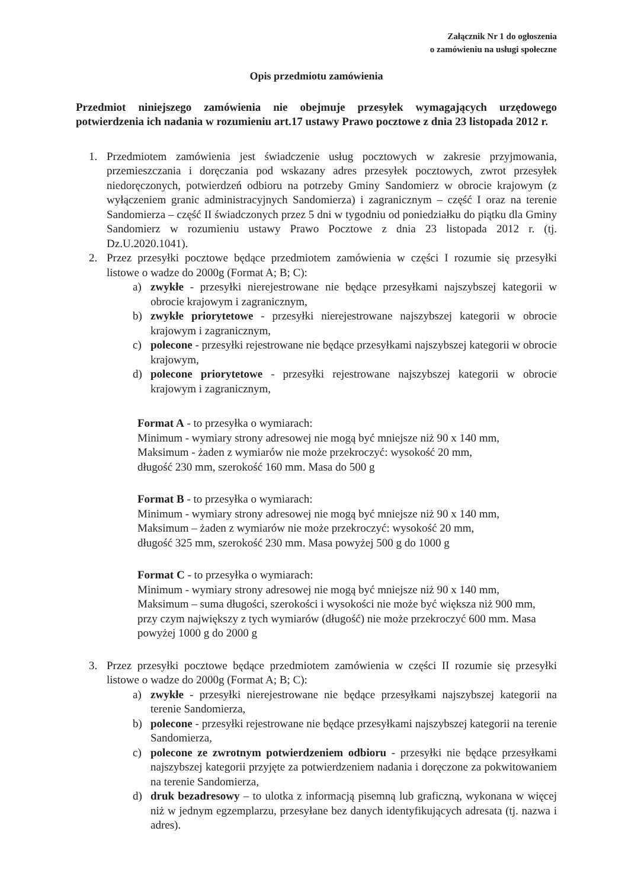Załącznik Nr 1 do ogłoszenia
o zamówieniu na usługi społeczne
Opis przedmiotu zamówienia
Przedmiot niniejszego zamówienia nie obejmuje przesyłek wymagających urzędowego potwierdzenia ich nadania w rozumieniu art.17 ustawy Prawo pocztowe z dnia 23 listopada 2012 r.
1. Przedmiotem zamówienia jest świadczenie usług pocztowych w zakresie przyjmowania, przemieszczania i doręczania pod wskazany adres przesyłek pocztowych, zwrot przesyłek niedoręczonych, potwierdzeń odbioru na potrzeby Gminy Sandomierz w obrocie krajowym (z wyłączeniem granic administracyjnych Sandomierza) i zagranicznym – część I oraz na terenie Sandomierza – część II świadczonych przez 5 dni w tygodniu od poniedziałku do piątku dla Gminy Sandomierz w rozumieniu ustawy Prawo Pocztowe z dnia 23 listopada 2012 r. (tj. Dz.U.2020.1041).
2. Przez przesyłki pocztowe będące przedmiotem zamówienia w części I rozumie się przesyłki listowe o wadze do 2000g (Format A; B; C):
a) zwykłe - przesyłki nierejestrowane nie będące przesyłkami najszybszej kategorii w obrocie krajowym i zagranicznym,
b) zwykłe priorytetowe - przesyłki nierejestrowane najszybszej kategorii w obrocie krajowym i zagranicznym,
c) polecone - przesyłki rejestrowane nie będące przesyłkami najszybszej kategorii w obrocie krajowym,
d) polecone priorytetowe - przesyłki rejestrowane najszybszej kategorii w obrocie krajowym i zagranicznym,
Format A - to przesyłka o wymiarach:
Minimum - wymiary strony adresowej nie mogą być mniejsze niż 90 x 140 mm,
Maksimum - żaden z wymiarów nie może przekroczyć: wysokość 20 mm,
długość 230 mm, szerokość 160 mm. Masa do 500 g
Format B - to przesyłka o wymiarach:
Minimum - wymiary strony adresowej nie mogą być mniejsze niż 90 x 140 mm,
Maksimum – żaden z wymiarów nie może przekroczyć: wysokość 20 mm,
długość 325 mm, szerokość 230 mm. Masa powyżej 500 g do 1000 g
Format C - to przesyłka o wymiarach:
Minimum - wymiary strony adresowej nie mogą być mniejsze niż 90 x 140 mm,
Maksimum – suma długości, szerokości i wysokości nie może być większa niż 900 mm, przy czym największy z tych wymiarów (długość) nie może przekroczyć 600 mm. Masa powyżej 1000 g do 2000 g
3. Przez przesyłki pocztowe będące przedmiotem zamówienia w części II rozumie się przesyłki listowe o wadze do 2000g (Format A; B; C):
a) zwykłe - przesyłki nierejestrowane nie będące przesyłkami najszybszej kategorii na terenie Sandomierza,
b) polecone - przesyłki rejestrowane nie będące przesyłkami najszybszej kategorii na terenie Sandomierza,
c) polecone ze zwrotnym potwierdzeniem odbioru - przesyłki nie będące przesyłkami najszybszej kategorii przyjęte za potwierdzeniem nadania i doręczone za pokwitowaniem na terenie Sandomierza,
d) druk bezadresowy – to ulotka z informacją pisemną lub graficzną, wykonana w więcej niż w jednym egzemplarzu, przesyłane bez danych identyfikujących adresata (tj. nazwa i adres).